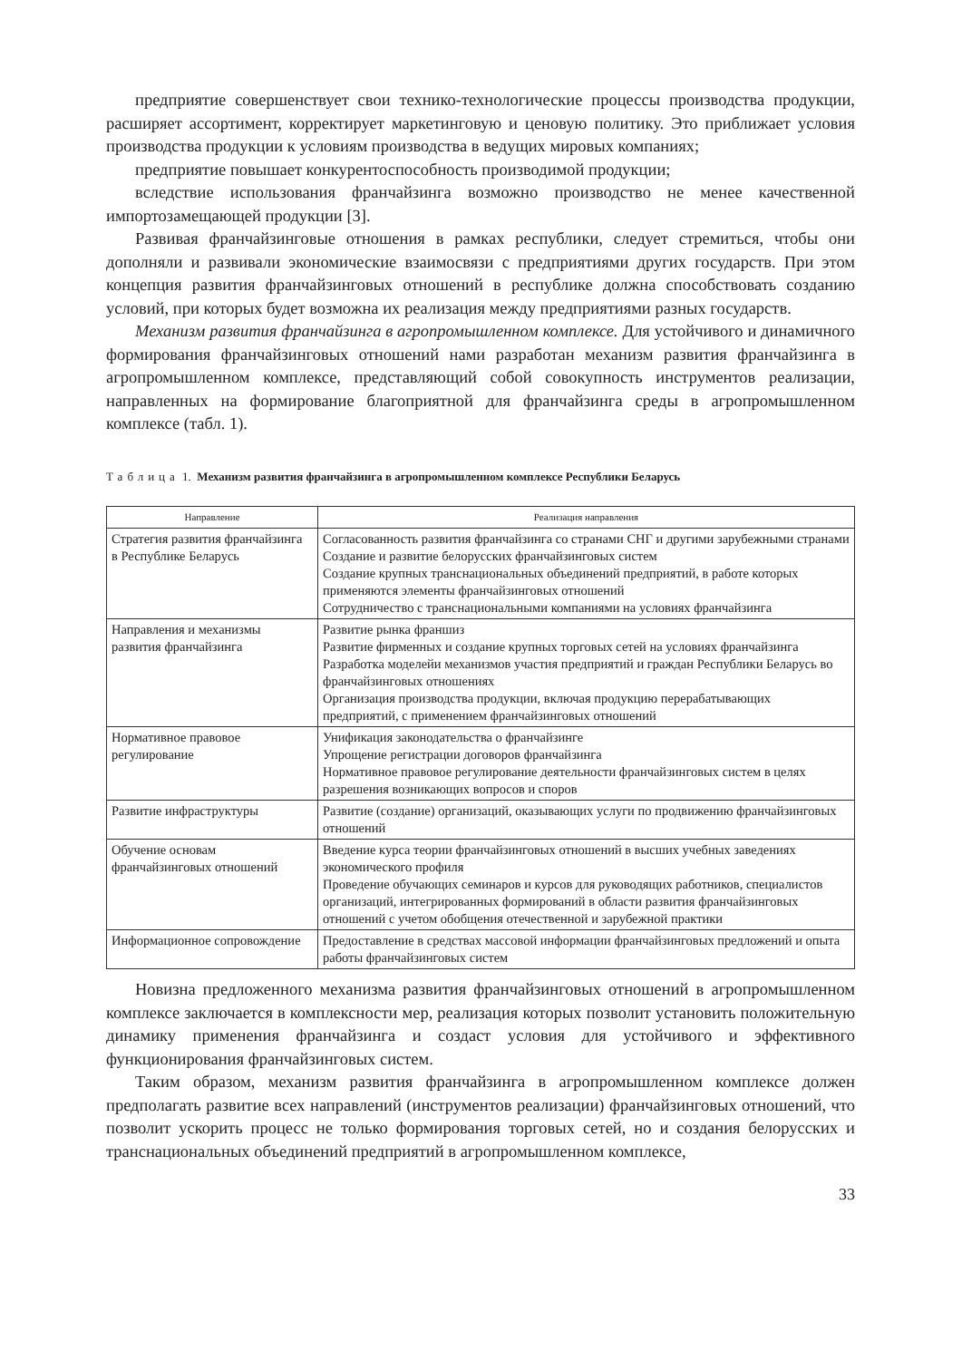предприятие совершенствует свои технико-технологические процессы производства продукции, расширяет ассортимент, корректирует маркетинговую и ценовую политику. Это приближает условия производства продукции к условиям производства в ведущих мировых компаниях;
предприятие повышает конкурентоспособность производимой продукции;
вследствие использования франчайзинга возможно производство не менее качественной импортозамещающей продукции [3].
Развивая франчайзинговые отношения в рамках республики, следует стремиться, чтобы они дополняли и развивали экономические взаимосвязи с предприятиями других государств. При этом концепция развития франчайзинговых отношений в республике должна способствовать созданию условий, при которых будет возможна их реализация между предприятиями разных государств.
Механизм развития франчайзинга в агропромышленном комплексе. Для устойчивого и динамичного формирования франчайзинговых отношений нами разработан механизм развития франчайзинга в агропромышленном комплексе, представляющий собой совокупность инструментов реализации, направленных на формирование благоприятной для франчайзинга среды в агропромышленном комплексе (табл. 1).
Таблица 1. Механизм развития франчайзинга в агропромышленном комплексе Республики Беларусь
| Направление | Реализация направления |
| --- | --- |
| Стратегия развития франчайзинга в Республике Беларусь | Согласованность развития франчайзинга со странами СНГ и другими зарубежными странами Создание и развитие белорусских франчайзинговых систем Создание крупных транснациональных объединений предприятий, в работе которых применяются элементы франчайзинговых отношений Сотрудничество с транснациональными компаниями на условиях франчайзинга |
| Направления и механизмы развития франчайзинга | Развитие рынка франшиз Развитие фирменных и создание крупных торговых сетей на условиях франчайзинга Разработка моделейи механизмов участия предприятий и граждан Республики Беларусь во франчайзинговых отношениях Организация производства продукции, включая продукцию перерабатывающих предприятий, с применением франчайзинговых отношений |
| Нормативное правовое регулирование | Унификация законодательства о франчайзинге Упрощение регистрации договоров франчайзинга Нормативное правовое регулирование деятельности франчайзинговых систем в целях разрешения возникающих вопросов и споров |
| Развитие инфраструктуры | Развитие (создание) организаций, оказывающих услуги по продвижению франчайзинговых отношений |
| Обучение основам франчайзинговых отношений | Введение курса теории франчайзинговых отношений в высших учебных заведениях экономического профиля Проведение обучающих семинаров и курсов для руководящих работников, специалистов организаций, интегрированных формирований в области развития франчайзинговых отношений с учетом обобщения отечественной и зарубежной практики |
| Информационное сопровождение | Предоставление в средствах массовой информации франчайзинговых предложений и опыта работы франчайзинговых систем |
Новизна предложенного механизма развития франчайзинговых отношений в агропромышленном комплексе заключается в комплексности мер, реализация которых позволит установить положительную динамику применения франчайзинга и создаст условия для устойчивого и эффективного функционирования франчайзинговых систем.
Таким образом, механизм развития франчайзинга в агропромышленном комплексе должен предполагать развитие всех направлений (инструментов реализации) франчайзинговых отношений, что позволит ускорить процесс не только формирования торговых сетей, но и создания белорусских и транснациональных объединений предприятий в агропромышленном комплексе,
33